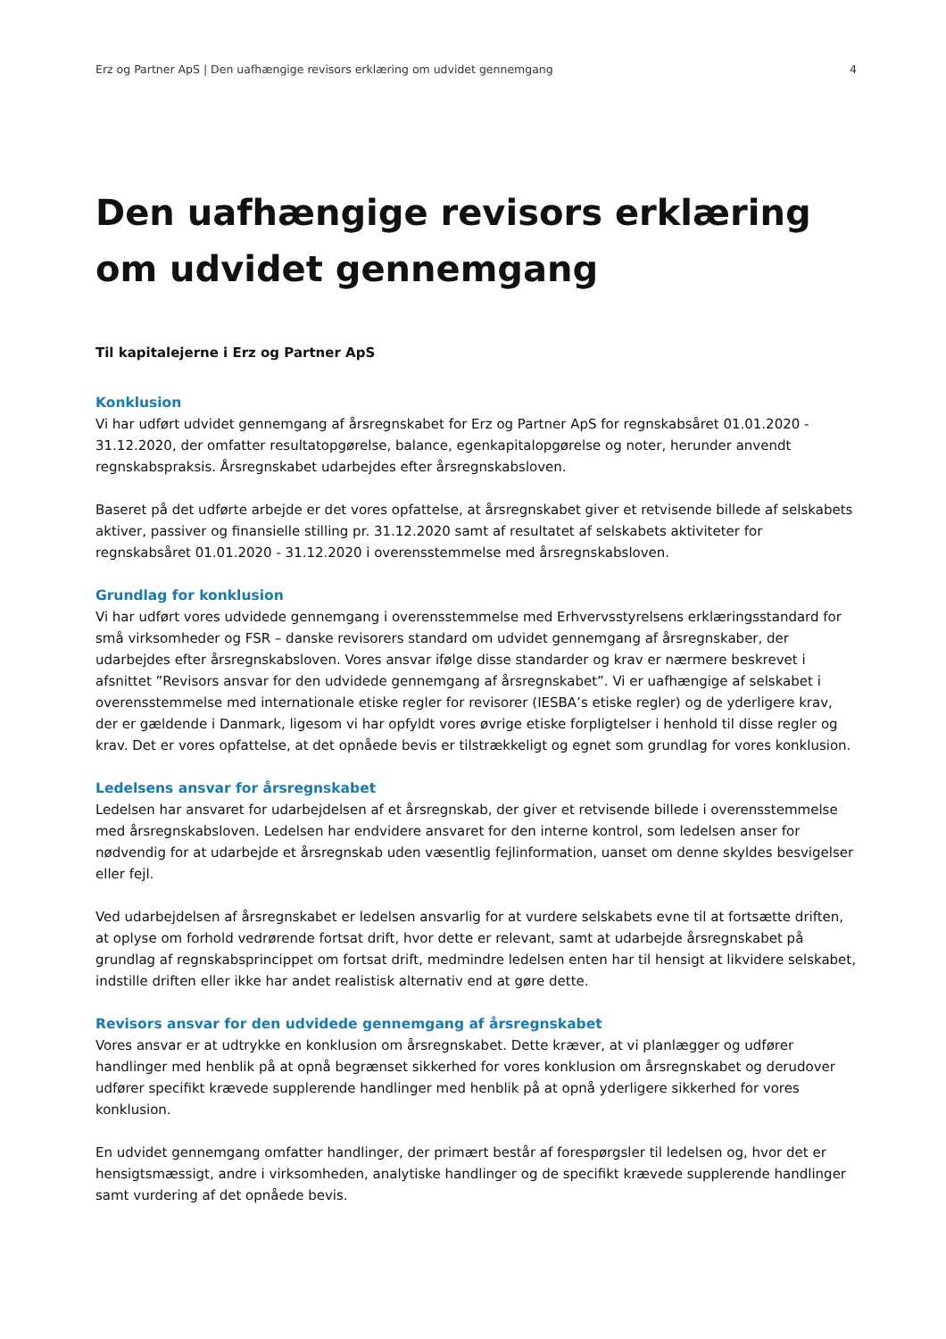Erz og Partner ApS | Den uafhængige revisors erklæring om udvidet gennemgang 4
Den uafhængige revisors erklæring om udvidet gennemgang
Til kapitalejerne i Erz og Partner ApS
Konklusion
Vi har udført udvidet gennemgang af årsregnskabet for Erz og Partner ApS for regnskabsåret 01.01.2020 - 31.12.2020, der omfatter resultatopgørelse, balance, egenkapitalopgørelse og noter, herunder anvendt regnskabspraksis. Årsregnskabet udarbejdes efter årsregnskabsloven.
Baseret på det udførte arbejde er det vores opfattelse, at årsregnskabet giver et retvisende billede af selskabets aktiver, passiver og finansielle stilling pr. 31.12.2020 samt af resultatet af selskabets aktiviteter for regnskabsåret 01.01.2020 - 31.12.2020 i overensstemmelse med årsregnskabsloven.
Grundlag for konklusion
Vi har udført vores udvidede gennemgang i overensstemmelse med Erhvervsstyrelsens erklæringsstandard for små virksomheder og FSR – danske revisorers standard om udvidet gennemgang af årsregnskaber, der udarbejdes efter årsregnskabsloven. Vores ansvar ifølge disse standarder og krav er nærmere beskrevet i afsnittet ”Revisors ansvar for den udvidede gennemgang af årsregnskabet”. Vi er uafhængige af selskabet i overensstemmelse med internationale etiske regler for revisorer (IESBA’s etiske regler) og de yderligere krav, der er gældende i Danmark, ligesom vi har opfyldt vores øvrige etiske forpligtelser i henhold til disse regler og krav. Det er vores opfattelse, at det opnåede bevis er tilstrækkeligt og egnet som grundlag for vores konklusion.
Ledelsens ansvar for årsregnskabet
Ledelsen har ansvaret for udarbejdelsen af et årsregnskab, der giver et retvisende billede i overensstemmelse med årsregnskabsloven. Ledelsen har endvidere ansvaret for den interne kontrol, som ledelsen anser for nødvendig for at udarbejde et årsregnskab uden væsentlig fejlinformation, uanset om denne skyldes besvigelser eller fejl.
Ved udarbejdelsen af årsregnskabet er ledelsen ansvarlig for at vurdere selskabets evne til at fortsætte driften, at oplyse om forhold vedrørende fortsat drift, hvor dette er relevant, samt at udarbejde årsregnskabet på grundlag af regnskabsprincippet om fortsat drift, medmindre ledelsen enten har til hensigt at likvidere selskabet, indstille driften eller ikke har andet realistisk alternativ end at gøre dette.
Revisors ansvar for den udvidede gennemgang af årsregnskabet
Vores ansvar er at udtrykke en konklusion om årsregnskabet. Dette kræver, at vi planlægger og udfører handlinger med henblik på at opnå begrænset sikkerhed for vores konklusion om årsregnskabet og derudover udfører specifikt krævede supplerende handlinger med henblik på at opnå yderligere sikkerhed for vores konklusion.
En udvidet gennemgang omfatter handlinger, der primært består af forespørgsler til ledelsen og, hvor det er hensigtsmæssigt, andre i virksomheden, analytiske handlinger og de specifikt krævede supplerende handlinger samt vurdering af det opnåede bevis.